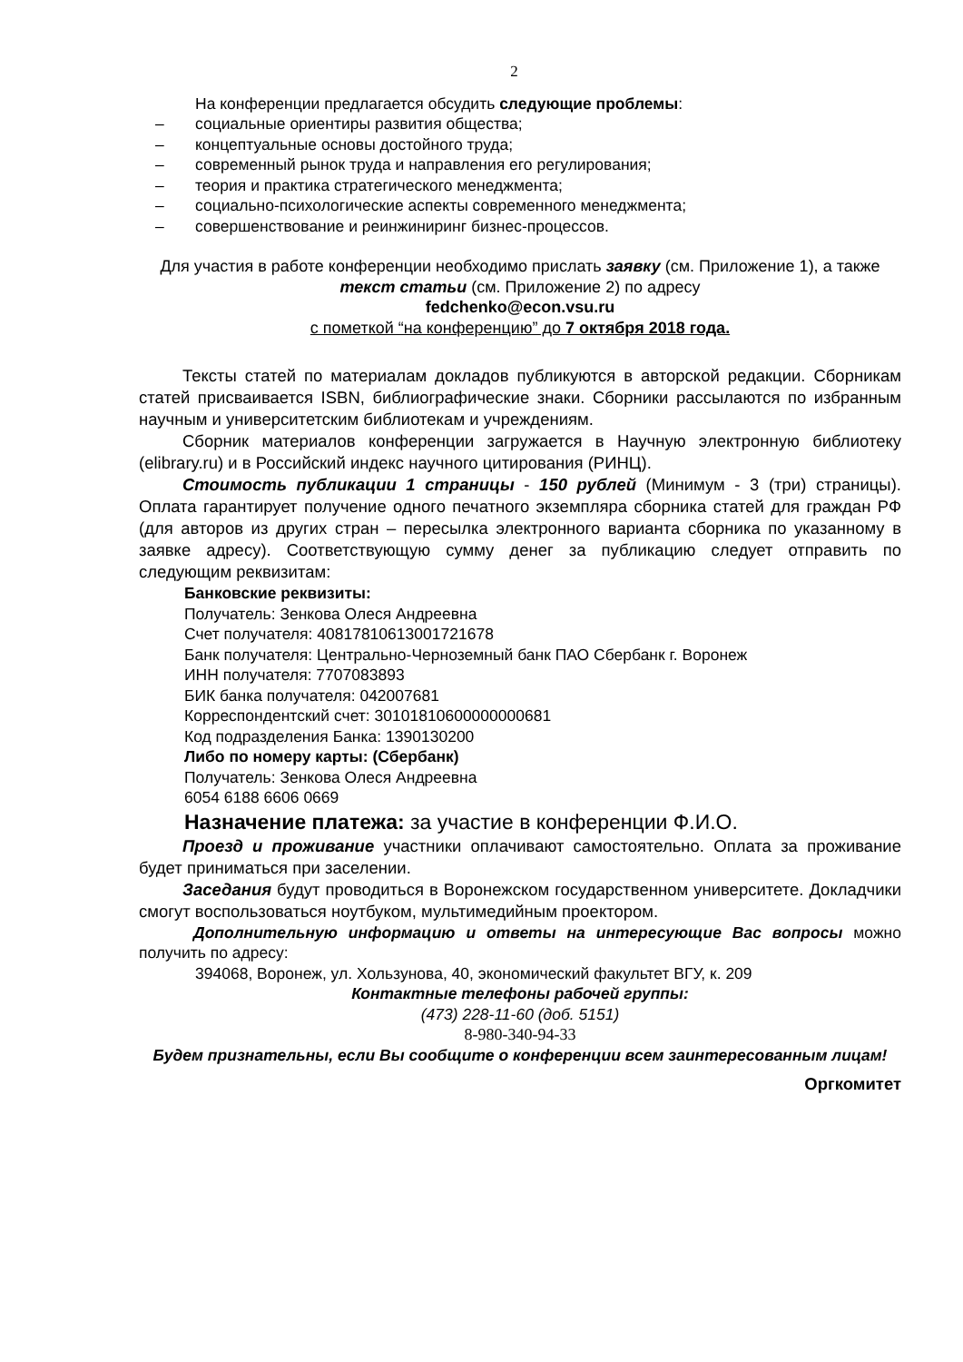2
На конференции предлагается обсудить следующие проблемы:
– социальные ориентиры развития общества;
– концептуальные основы достойного труда;
– современный рынок труда и направления его регулирования;
– теория и практика стратегического менеджмента;
– социально-психологические аспекты современного менеджмента;
– совершенствование и реинжиниринг бизнес-процессов.
Для участия в работе конференции необходимо прислать заявку (см. Приложение 1), а также текст статьи (см. Приложение 2) по адресу
fedchenko@econ.vsu.ru
с пометкой “на конференцию” до 7 октября 2018 года.
Тексты статей по материалам докладов публикуются в авторской редакции. Сборникам статей присваивается ISBN, библиографические знаки. Сборники рассылаются по избранным научным и университетским библиотекам и учреждениям.
Сборник материалов конференции загружается в Научную электронную библиотеку (elibrary.ru) и в Российский индекс научного цитирования (РИНЦ).
Стоимость публикации 1 страницы - 150 рублей (Минимум - 3 (три) страницы). Оплата гарантирует получение одного печатного экземпляра сборника статей для граждан РФ (для авторов из других стран – пересылка электронного варианта сборника по указанному в заявке адресу). Соответствующую сумму денег за публикацию следует отправить по следующим реквизитам:
Банковские реквизиты:
Получатель: Зенкова Олеся Андреевна
Счет получателя: 40817810613001721678
Банк получателя: Центрально-Черноземный банк ПАО Сбербанк г. Воронеж
ИНН получателя: 7707083893
БИК банка получателя: 042007681
Корреспондентский счет: 30101810600000000681
Код подразделения Банка: 1390130200
Либо по номеру карты: (Сбербанк)
Получатель: Зенкова Олеся Андреевна
6054 6188 6606 0669
Назначение платежа: за участие в конференции Ф.И.О.
Проезд и проживание участники оплачивают самостоятельно. Оплата за проживание будет приниматься при заселении.
Заседания будут проводиться в Воронежском государственном университете. Докладчики смогут воспользоваться ноутбуком, мультимедийным проектором.
Дополнительную информацию и ответы на интересующие Вас вопросы можно получить по адресу:
394068, Воронеж, ул. Хользунова, 40, экономический факультет ВГУ, к. 209
Контактные телефоны рабочей группы:
(473) 228-11-60 (доб. 5151)
8-980-340-94-33
Будем признательны, если Вы сообщите о конференции всем заинтересованным лицам!
Оргкомитет